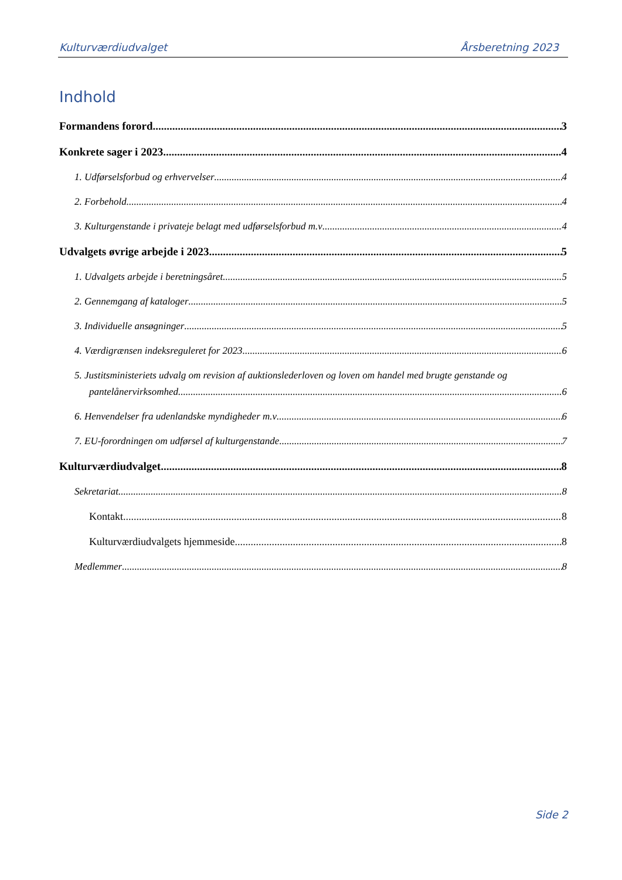Kulturværdiudvalget Årsberetning 2023
Indhold
Formandens forord 3
Konkrete sager i 2023 4
1. Udførselsforbud og erhvervelser 4
2. Forbehold 4
3. Kulturgenstande i privateje belagt med udførselsforbud m.v 4
Udvalgets øvrige arbejde i 2023 5
1. Udvalgets arbejde i beretningsåret 5
2. Gennemgang af kataloger 5
3. Individuelle ansøgninger 5
4. Værdigrænsen indeksreguleret for 2023 6
5. Justitsministeriets udvalg om revision af auktionslederloven og loven om handel med brugte genstande og
pantelånervirksomhed 6
6. Henvendelser fra udenlandske myndigheder m.v 6
7. EU-forordningen om udførsel af kulturgenstande 7
Kulturværdiudvalget 8
Sekretariat 8
Kontakt 8
Kulturværdiudvalgets hjemmeside 8
Medlemmer 8
Side 2